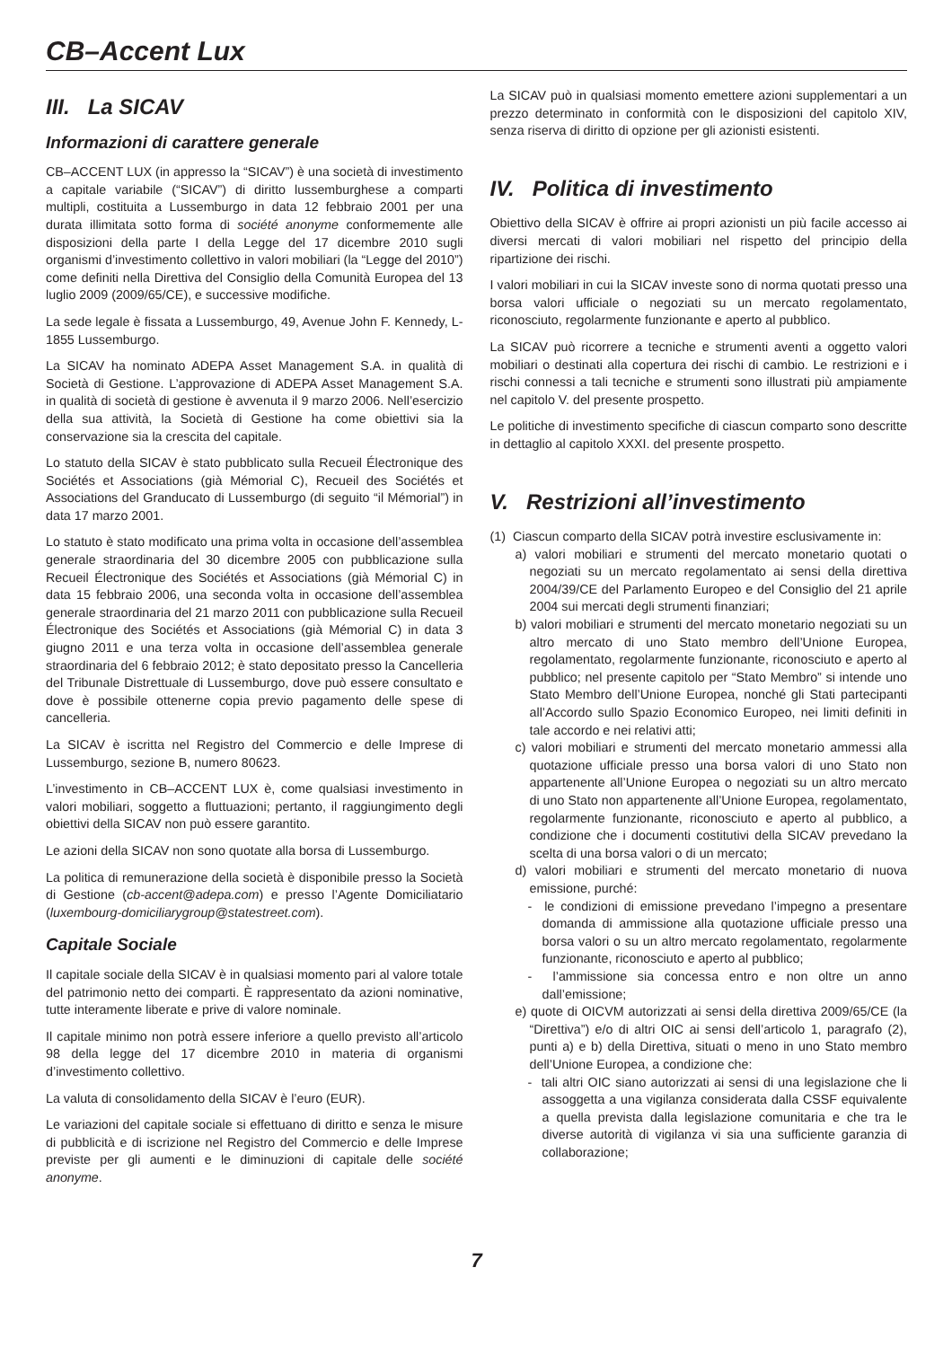CB–Accent Lux
III. La SICAV
Informazioni di carattere generale
CB–ACCENT LUX (in appresso la “SICAV”) è una società di investimento a capitale variabile (“SICAV”) di diritto lussemburghese a comparti multipli, costituita a Lussemburgo in data 12 febbraio 2001 per una durata illimitata sotto forma di société anonyme conformemente alle disposizioni della parte I della Legge del 17 dicembre 2010 sugli organismi d’investimento collettivo in valori mobiliari (la “Legge del 2010”) come definiti nella Direttiva del Consiglio della Comunità Europea del 13 luglio 2009 (2009/65/CE), e successive modifiche.
La sede legale è fissata a Lussemburgo, 49, Avenue John F. Kennedy, L-1855 Lussemburgo.
La SICAV ha nominato ADEPA Asset Management S.A. in qualità di Società di Gestione. L’approvazione di ADEPA Asset Management S.A. in qualità di società di gestione è avvenuta il 9 marzo 2006. Nell’esercizio della sua attività, la Società di Gestione ha come obiettivi sia la conservazione sia la crescita del capitale.
Lo statuto della SICAV è stato pubblicato sulla Recueil Électronique des Sociétés et Associations (già Mémorial C), Recueil des Sociétés et Associations del Granducato di Lussemburgo (di seguito “il Mémorial”) in data 17 marzo 2001.
Lo statuto è stato modificato una prima volta in occasione dell’assemblea generale straordinaria del 30 dicembre 2005 con pubblicazione sulla Recueil Électronique des Sociétés et Associations (già Mémorial C) in data 15 febbraio 2006, una seconda volta in occasione dell’assemblea generale straordinaria del 21 marzo 2011 con pubblicazione sulla Recueil Électronique des Sociétés et Associations (già Mémorial C) in data 3 giugno 2011 e una terza volta in occasione dell’assemblea generale straordinaria del 6 febbraio 2012; è stato depositato presso la Cancelleria del Tribunale Distrettuale di Lussemburgo, dove può essere consultato e dove è possibile ottenerne copia previo pagamento delle spese di cancelleria.
La SICAV è iscritta nel Registro del Commercio e delle Imprese di Lussemburgo, sezione B, numero 80623.
L’investimento in CB–ACCENT LUX è, come qualsiasi investimento in valori mobiliari, soggetto a fluttuazioni; pertanto, il raggiungimento degli obiettivi della SICAV non può essere garantito.
Le azioni della SICAV non sono quotate alla borsa di Lussemburgo.
La politica di remunerazione della società è disponibile presso la Società di Gestione (cb-accent@adepa.com) e presso l’Agente Domiciliatario (luxembourg-domiciliarygroup@statestreet.com).
Capitale Sociale
Il capitale sociale della SICAV è in qualsiasi momento pari al valore totale del patrimonio netto dei comparti. È rappresentato da azioni nominative, tutte interamente liberate e prive di valore nominale.
Il capitale minimo non potrà essere inferiore a quello previsto all’articolo 98 della legge del 17 dicembre 2010 in materia di organismi d’investimento collettivo.
La valuta di consolidamento della SICAV è l’euro (EUR).
Le variazioni del capitale sociale si effettuano di diritto e senza le misure di pubblicità e di iscrizione nel Registro del Commercio e delle Imprese previste per gli aumenti e le diminuzioni di capitale delle société anonyme.
La SICAV può in qualsiasi momento emettere azioni supplementari a un prezzo determinato in conformità con le disposizioni del capitolo XIV, senza riserva di diritto di opzione per gli azionisti esistenti.
IV. Politica di investimento
Obiettivo della SICAV è offrire ai propri azionisti un più facile accesso ai diversi mercati di valori mobiliari nel rispetto del principio della ripartizione dei rischi.
I valori mobiliari in cui la SICAV investe sono di norma quotati presso una borsa valori ufficiale o negoziati su un mercato regolamentato, riconosciuto, regolarmente funzionante e aperto al pubblico.
La SICAV può ricorrere a tecniche e strumenti aventi a oggetto valori mobiliari o destinati alla copertura dei rischi di cambio. Le restrizioni e i rischi connessi a tali tecniche e strumenti sono illustrati più ampiamente nel capitolo V. del presente prospetto.
Le politiche di investimento specifiche di ciascun comparto sono descritte in dettaglio al capitolo XXXI. del presente prospetto.
V. Restrizioni all’investimento
(1) Ciascun comparto della SICAV potrà investire esclusivamente in:
a) valori mobiliari e strumenti del mercato monetario quotati o negoziati su un mercato regolamentato ai sensi della direttiva 2004/39/CE del Parlamento Europeo e del Consiglio del 21 aprile 2004 sui mercati degli strumenti finanziari;
b) valori mobiliari e strumenti del mercato monetario negoziati su un altro mercato di uno Stato membro dell’Unione Europea, regolamentato, regolarmente funzionante, riconosciuto e aperto al pubblico; nel presente capitolo per “Stato Membro” si intende uno Stato Membro dell’Unione Europea, nonché gli Stati partecipanti all’Accordo sullo Spazio Economico Europeo, nei limiti definiti in tale accordo e nei relativi atti;
c) valori mobiliari e strumenti del mercato monetario ammessi alla quotazione ufficiale presso una borsa valori di uno Stato non appartenente all’Unione Europea o negoziati su un altro mercato di uno Stato non appartenente all’Unione Europea, regolamentato, regolarmente funzionante, riconosciuto e aperto al pubblico, a condizione che i documenti costitutivi della SICAV prevedano la scelta di una borsa valori o di un mercato;
d) valori mobiliari e strumenti del mercato monetario di nuova emissione, purché:
- le condizioni di emissione prevedano l’impegno a presentare domanda di ammissione alla quotazione ufficiale presso una borsa valori o su un altro mercato regolamentato, regolarmente funzionante, riconosciuto e aperto al pubblico;
- l’ammissione sia concessa entro e non oltre un anno dall’emissione;
e) quote di OICVM autorizzati ai sensi della direttiva 2009/65/CE (la “Direttiva”) e/o di altri OIC ai sensi dell’articolo 1, paragrafo (2), punti a) e b) della Direttiva, situati o meno in uno Stato membro dell’Unione Europea, a condizione che:
- tali altri OIC siano autorizzati ai sensi di una legislazione che li assoggetta a una vigilanza considerata dalla CSSF equivalente a quella prevista dalla legislazione comunitaria e che tra le diverse autorità di vigilanza vi sia una sufficiente garanzia di collaborazione;
7